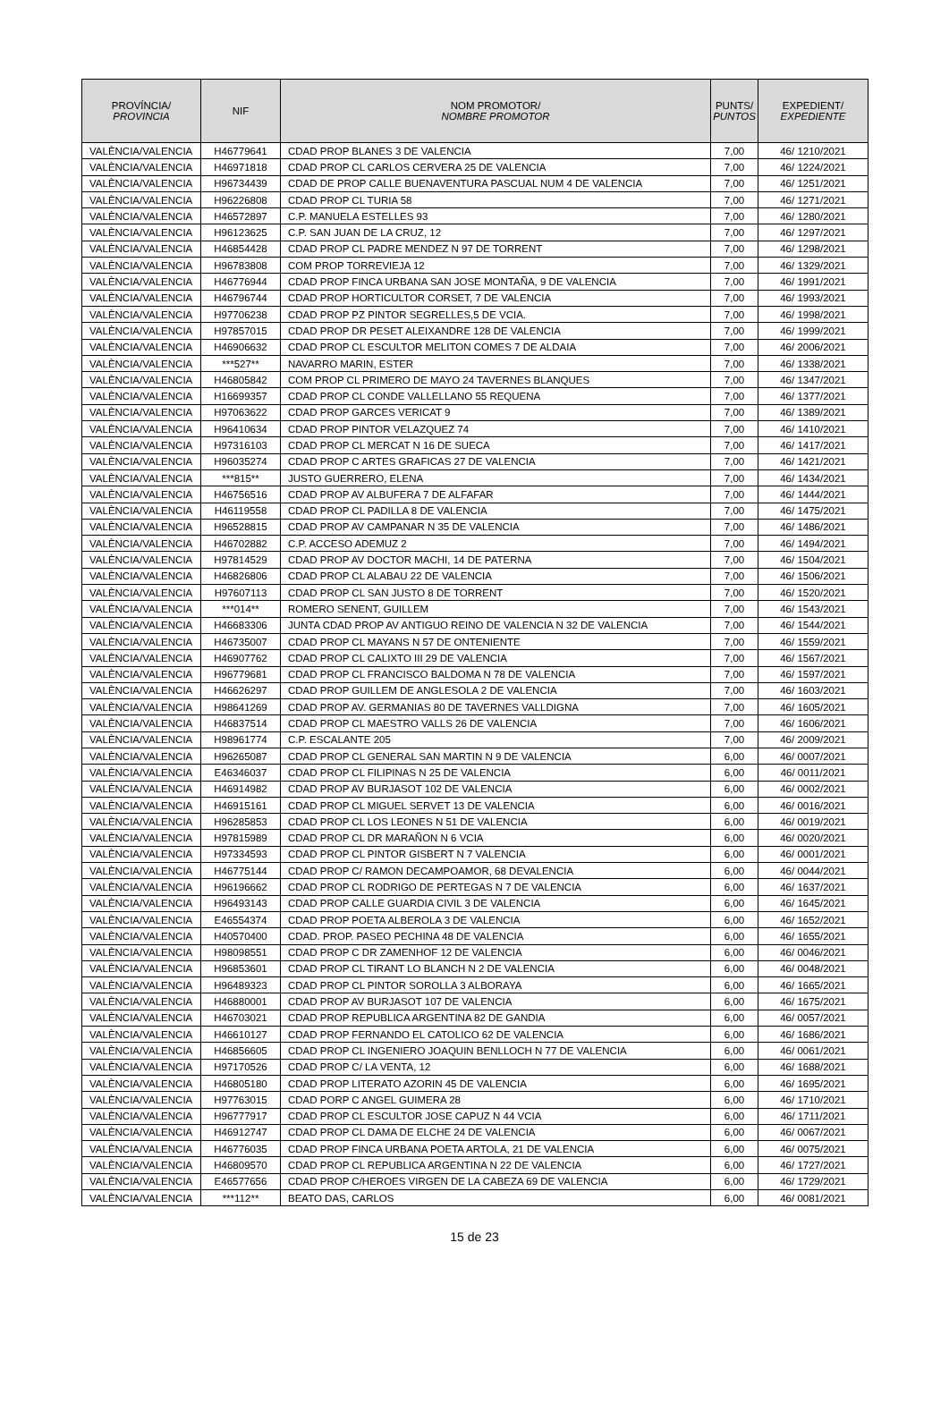| PROVÍNCIA/ PROVINCIA | NIF | NOM PROMOTOR/ NOMBRE PROMOTOR | PUNTS/ PUNTOS | EXPEDIENT/ EXPEDIENTE |
| --- | --- | --- | --- | --- |
| VALÈNCIA/VALENCIA | H46779641 | CDAD PROP BLANES 3 DE VALENCIA | 7,00 | 46/ 1210/2021 |
| VALÈNCIA/VALENCIA | H46971818 | CDAD PROP CL CARLOS CERVERA 25 DE VALENCIA | 7,00 | 46/ 1224/2021 |
| VALÈNCIA/VALENCIA | H96734439 | CDAD DE PROP CALLE BUENAVENTURA PASCUAL NUM 4 DE VALENCIA | 7,00 | 46/ 1251/2021 |
| VALÈNCIA/VALENCIA | H96226808 | CDAD PROP CL TURIA 58 | 7,00 | 46/ 1271/2021 |
| VALÈNCIA/VALENCIA | H46572897 | C.P. MANUELA ESTELLES 93 | 7,00 | 46/ 1280/2021 |
| VALÈNCIA/VALENCIA | H96123625 | C.P. SAN JUAN DE LA CRUZ, 12 | 7,00 | 46/ 1297/2021 |
| VALÈNCIA/VALENCIA | H46854428 | CDAD PROP CL PADRE MENDEZ N 97 DE TORRENT | 7,00 | 46/ 1298/2021 |
| VALÈNCIA/VALENCIA | H96783808 | COM PROP TORREVIEJA 12 | 7,00 | 46/ 1329/2021 |
| VALÈNCIA/VALENCIA | H46776944 | CDAD PROP FINCA URBANA SAN JOSE MONTAÑA, 9 DE VALENCIA | 7,00 | 46/ 1991/2021 |
| VALÈNCIA/VALENCIA | H46796744 | CDAD PROP HORTICULTOR CORSET, 7 DE VALENCIA | 7,00 | 46/ 1993/2021 |
| VALÈNCIA/VALENCIA | H97706238 | CDAD PROP PZ PINTOR SEGRELLES,5 DE VCIA. | 7,00 | 46/ 1998/2021 |
| VALÈNCIA/VALENCIA | H97857015 | CDAD PROP DR PESET ALEIXANDRE 128 DE VALENCIA | 7,00 | 46/ 1999/2021 |
| VALÈNCIA/VALENCIA | H46906632 | CDAD PROP CL ESCULTOR MELITON COMES 7 DE ALDAIA | 7,00 | 46/ 2006/2021 |
| VALÈNCIA/VALENCIA | ***527** | NAVARRO MARIN, ESTER | 7,00 | 46/ 1338/2021 |
| VALÈNCIA/VALENCIA | H46805842 | COM PROP CL PRIMERO DE MAYO 24 TAVERNES BLANQUES | 7,00 | 46/ 1347/2021 |
| VALÈNCIA/VALENCIA | H16699357 | CDAD PROP CL CONDE VALLELLANO 55 REQUENA | 7,00 | 46/ 1377/2021 |
| VALÈNCIA/VALENCIA | H97063622 | CDAD PROP GARCES VERICAT 9 | 7,00 | 46/ 1389/2021 |
| VALÈNCIA/VALENCIA | H96410634 | CDAD PROP PINTOR VELAZQUEZ 74 | 7,00 | 46/ 1410/2021 |
| VALÈNCIA/VALENCIA | H97316103 | CDAD PROP CL MERCAT N 16 DE SUECA | 7,00 | 46/ 1417/2021 |
| VALÈNCIA/VALENCIA | H96035274 | CDAD PROP C ARTES GRAFICAS 27 DE VALENCIA | 7,00 | 46/ 1421/2021 |
| VALÈNCIA/VALENCIA | ***815** | JUSTO GUERRERO, ELENA | 7,00 | 46/ 1434/2021 |
| VALÈNCIA/VALENCIA | H46756516 | CDAD PROP AV ALBUFERA 7 DE ALFAFAR | 7,00 | 46/ 1444/2021 |
| VALÈNCIA/VALENCIA | H46119558 | CDAD PROP CL PADILLA 8 DE VALENCIA | 7,00 | 46/ 1475/2021 |
| VALÈNCIA/VALENCIA | H96528815 | CDAD PROP AV CAMPANAR N 35 DE VALENCIA | 7,00 | 46/ 1486/2021 |
| VALÈNCIA/VALENCIA | H46702882 | C.P. ACCESO ADEMUZ 2 | 7,00 | 46/ 1494/2021 |
| VALÈNCIA/VALENCIA | H97814529 | CDAD PROP AV DOCTOR MACHI, 14 DE PATERNA | 7,00 | 46/ 1504/2021 |
| VALÈNCIA/VALENCIA | H46826806 | CDAD PROP CL ALABAU 22 DE VALENCIA | 7,00 | 46/ 1506/2021 |
| VALÈNCIA/VALENCIA | H97607113 | CDAD PROP CL SAN JUSTO 8 DE TORRENT | 7,00 | 46/ 1520/2021 |
| VALÈNCIA/VALENCIA | ***014** | ROMERO SENENT, GUILLEM | 7,00 | 46/ 1543/2021 |
| VALÈNCIA/VALENCIA | H46683306 | JUNTA CDAD PROP AV ANTIGUO REINO DE VALENCIA N 32 DE VALENCIA | 7,00 | 46/ 1544/2021 |
| VALÈNCIA/VALENCIA | H46735007 | CDAD PROP CL MAYANS N 57 DE ONTENIENTE | 7,00 | 46/ 1559/2021 |
| VALÈNCIA/VALENCIA | H46907762 | CDAD PROP CL CALIXTO III 29 DE VALENCIA | 7,00 | 46/ 1567/2021 |
| VALÈNCIA/VALENCIA | H96779681 | CDAD PROP CL FRANCISCO BALDOMA N 78 DE VALENCIA | 7,00 | 46/ 1597/2021 |
| VALÈNCIA/VALENCIA | H46626297 | CDAD PROP GUILLEM DE ANGLESOLA 2 DE VALENCIA | 7,00 | 46/ 1603/2021 |
| VALÈNCIA/VALENCIA | H98641269 | CDAD PROP AV. GERMANIAS 80 DE TAVERNES VALLDIGNA | 7,00 | 46/ 1605/2021 |
| VALÈNCIA/VALENCIA | H46837514 | CDAD PROP CL MAESTRO VALLS 26 DE VALENCIA | 7,00 | 46/ 1606/2021 |
| VALÈNCIA/VALENCIA | H98961774 | C.P. ESCALANTE 205 | 7,00 | 46/ 2009/2021 |
| VALÈNCIA/VALENCIA | H96265087 | CDAD PROP CL GENERAL SAN MARTIN N 9 DE VALENCIA | 6,00 | 46/ 0007/2021 |
| VALÈNCIA/VALENCIA | E46346037 | CDAD PROP CL FILIPINAS N 25 DE VALENCIA | 6,00 | 46/ 0011/2021 |
| VALÈNCIA/VALENCIA | H46914982 | CDAD PROP AV BURJASOT 102 DE VALENCIA | 6,00 | 46/ 0002/2021 |
| VALÈNCIA/VALENCIA | H46915161 | CDAD PROP CL MIGUEL SERVET 13 DE VALENCIA | 6,00 | 46/ 0016/2021 |
| VALÈNCIA/VALENCIA | H96285853 | CDAD PROP CL LOS LEONES N 51 DE VALENCIA | 6,00 | 46/ 0019/2021 |
| VALÈNCIA/VALENCIA | H97815989 | CDAD PROP CL DR MARAÑON N 6 VCIA | 6,00 | 46/ 0020/2021 |
| VALÈNCIA/VALENCIA | H97334593 | CDAD PROP CL PINTOR GISBERT N 7 VALENCIA | 6,00 | 46/ 0001/2021 |
| VALÈNCIA/VALENCIA | H46775144 | CDAD PROP C/ RAMON DECAMPOAMOR, 68 DEVALENCIA | 6,00 | 46/ 0044/2021 |
| VALÈNCIA/VALENCIA | H96196662 | CDAD PROP CL RODRIGO DE PERTEGAS N 7 DE VALENCIA | 6,00 | 46/ 1637/2021 |
| VALÈNCIA/VALENCIA | H96493143 | CDAD PROP CALLE GUARDIA CIVIL 3 DE VALENCIA | 6,00 | 46/ 1645/2021 |
| VALÈNCIA/VALENCIA | E46554374 | CDAD PROP POETA ALBEROLA 3 DE VALENCIA | 6,00 | 46/ 1652/2021 |
| VALÈNCIA/VALENCIA | H40570400 | CDAD. PROP. PASEO PECHINA 48 DE VALENCIA | 6,00 | 46/ 1655/2021 |
| VALÈNCIA/VALENCIA | H98098551 | CDAD PROP C DR ZAMENHOF 12 DE VALENCIA | 6,00 | 46/ 0046/2021 |
| VALÈNCIA/VALENCIA | H96853601 | CDAD PROP CL TIRANT LO BLANCH N 2 DE VALENCIA | 6,00 | 46/ 0048/2021 |
| VALÈNCIA/VALENCIA | H96489323 | CDAD PROP CL PINTOR SOROLLA 3 ALBORAYA | 6,00 | 46/ 1665/2021 |
| VALÈNCIA/VALENCIA | H46880001 | CDAD PROP AV BURJASOT 107 DE VALENCIA | 6,00 | 46/ 1675/2021 |
| VALÈNCIA/VALENCIA | H46703021 | CDAD PROP REPUBLICA ARGENTINA 82 DE GANDIA | 6,00 | 46/ 0057/2021 |
| VALÈNCIA/VALENCIA | H46610127 | CDAD PROP FERNANDO EL CATOLICO 62 DE VALENCIA | 6,00 | 46/ 1686/2021 |
| VALÈNCIA/VALENCIA | H46856605 | CDAD PROP CL INGENIERO JOAQUIN BENLLOCH N 77 DE VALENCIA | 6,00 | 46/ 0061/2021 |
| VALÈNCIA/VALENCIA | H97170526 | CDAD PROP C/ LA VENTA, 12 | 6,00 | 46/ 1688/2021 |
| VALÈNCIA/VALENCIA | H46805180 | CDAD PROP LITERATO AZORIN 45 DE VALENCIA | 6,00 | 46/ 1695/2021 |
| VALÈNCIA/VALENCIA | H97763015 | CDAD PORP C ANGEL GUIMERA 28 | 6,00 | 46/ 1710/2021 |
| VALÈNCIA/VALENCIA | H96777917 | CDAD PROP CL ESCULTOR JOSE CAPUZ N 44 VCIA | 6,00 | 46/ 1711/2021 |
| VALÈNCIA/VALENCIA | H46912747 | CDAD PROP CL DAMA DE ELCHE 24 DE VALENCIA | 6,00 | 46/ 0067/2021 |
| VALÈNCIA/VALENCIA | H46776035 | CDAD PROP FINCA URBANA POETA ARTOLA, 21 DE VALENCIA | 6,00 | 46/ 0075/2021 |
| VALÈNCIA/VALENCIA | H46809570 | CDAD PROP CL REPUBLICA ARGENTINA N 22 DE VALENCIA | 6,00 | 46/ 1727/2021 |
| VALÈNCIA/VALENCIA | E46577656 | CDAD PROP C/HEROES VIRGEN DE LA CABEZA 69 DE VALENCIA | 6,00 | 46/ 1729/2021 |
| VALÈNCIA/VALENCIA | ***112** | BEATO DAS, CARLOS | 6,00 | 46/ 0081/2021 |
15 de 23